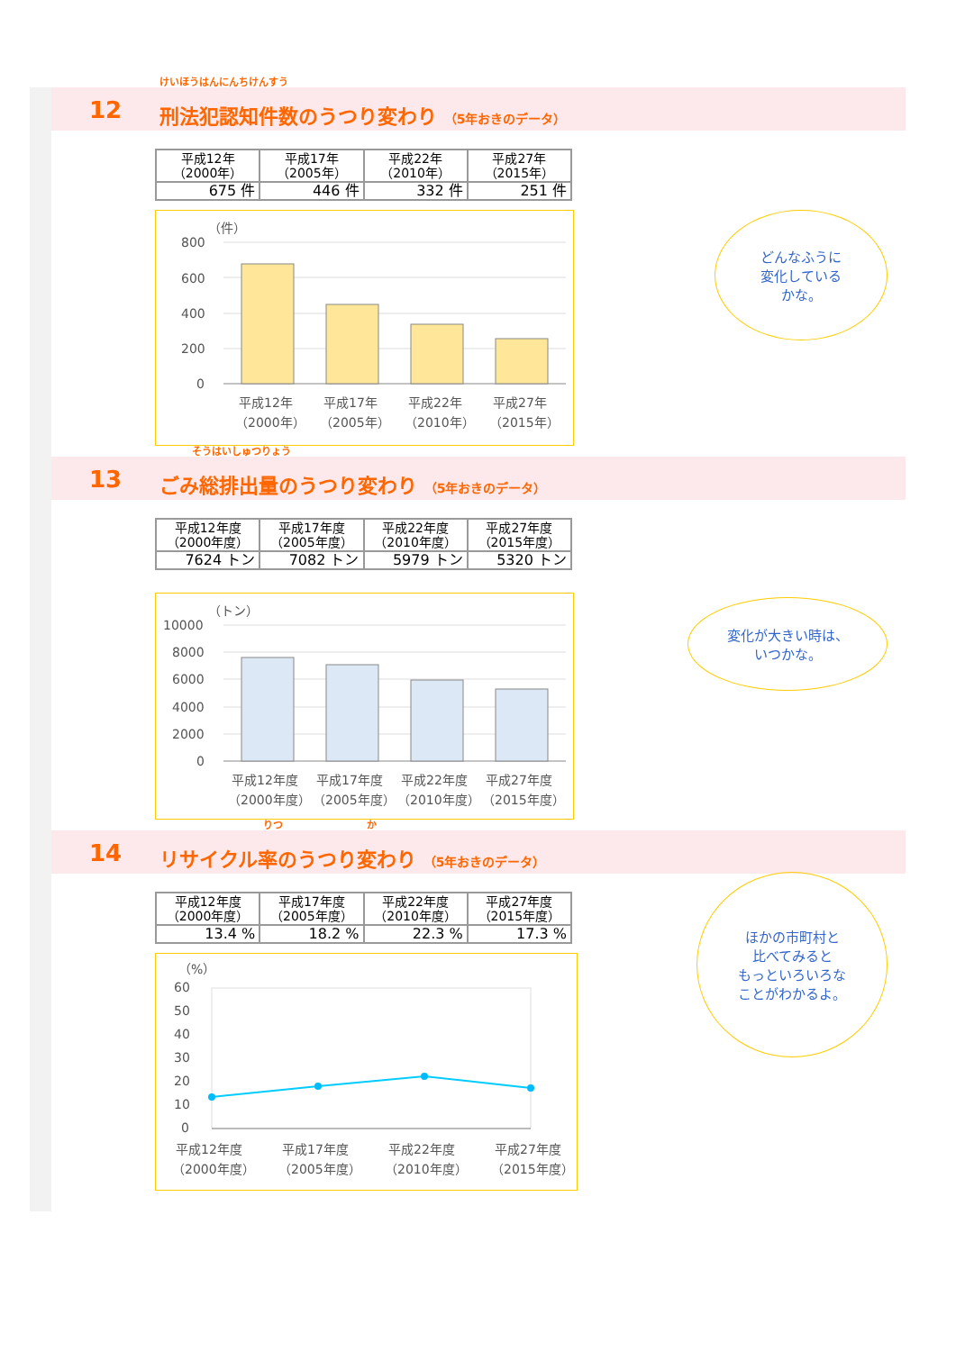12
けいほうはんにんちけんすう
刑法犯認知件数のうつり変わり （5年おきのデータ）
| 平成12年 （2000年） | 平成17年 （2005年） | 平成22年 （2010年） | 平成27年 （2015年） |
| 675 件 | 446 件 | 332 件 | 251 件 |
（件）
800
600
400
200
0
平成12年
平成17年
平成22年
平成27年
（2000年）
（2005年）
（2010年）
（2015年）
どんなふうに
変化している
かな。
13
そうはいしゅつりょう
ごみ総排出量のうつり変わり （5年おきのデータ）
| 平成12年度 （2000年度） | 平成17年度 （2005年度） | 平成22年度 （2010年度） | 平成27年度 （2015年度） |
| 7624 トン | 7082 トン | 5979 トン | 5320 トン |
（トン）
10000
8000
6000
4000
2000
0
平成12年度
平成17年度
平成22年度
平成27年度
（2000年度）
（2005年度）
（2010年度）
（2015年度）
変化が大きい時は、
いつかな。
14
りつ か
リサイクル率のうつり変わり （5年おきのデータ）
| 平成12年度 （2000年度） | 平成17年度 （2005年度） | 平成22年度 （2010年度） | 平成27年度 （2015年度） |
| 13.4 % | 18.2 % | 22.3 % | 17.3 % |
（%）
60
50
40
30
20
10
0
平成12年度
平成17年度
平成22年度
平成27年度
（2000年度）
（2005年度）
（2010年度）
（2015年度）
ほかの市町村と
比べてみると
もっといろいろな
ことがわかるよ。